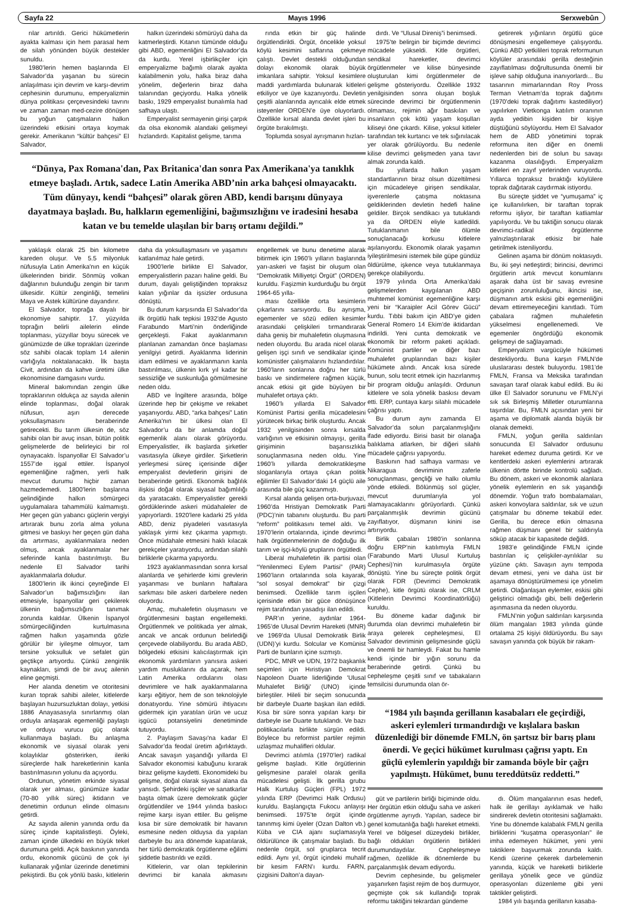Sayfa 22 Mayıs 1996 Serxwebûn
rılar artırıldı. Gerici hükümetlerin ayakta kalması için hem parasal hem de silah yönünden büyük destekler sunuldu.
1980’lerin hemen başlarında El Salvador’da yaşanan bu sürecin anlaşılması için devrim ve karşı-devrim cephesinin durumunu, emperyalizmin dünya politikası çerçevesindeki tavrını ve zaman zaman med-cezire dönüşen bu yoğun çatışmaların halkın üzerindeki etkisini ortaya koymak gerekir. Amerikanın “kültür bahçesi” El Salvador,
halkın üzerindeki sömürüyü daha da katmerleştirdi. Kıtanın tümünde olduğu gibi ABD, egemenliğini El Salvador’da da kurdu. Yerel işbirlikçiler için emperyalizme bağımlı olarak ayakta kalabilmenin yolu, halka biraz daha yönelim, değerlerin biraz daha talanından geçiyordu. Halka yönelik baskı, 1929 emperyalist bunalımla had safhaya ulaştı.
Emperyalist sermayenin girişi çarpık da olsa ekonomik alandaki gelişmeyi hızlandırdı. Kapitalist gelişme, tarıma
rında etkin bir güç halinde örgütlendirildi. Örgüt, öncelikle yoksul köylü kesimini saflarına çekmeye çalıştı. Devlet destekli olduğundan dolayı ekonomik olarak büyük imkanlara sahiptir. Yoksul kesimlere maddi yardımlarda bulunarak kitleleri etkiliyor ve üye kazanıyordu. Devletin çeşitli alanlarında ayrıcalık elde etmek isteyenler ORDEN’e üye oluyorlardı. Özellikle kırsal alanda devlet işleri bu örgüte bırakılmıştı.
Toplumda sosyal ayrışmanın hızlan-
dırdı. Ve “Ulusal Direniş”i benimsedi.
1975’te belirgin bir biçimde devrimci mücadele yükseldi. Kitle örgütleri, sendikal hareketler, devrimci örgütlenmeler ve kilise bünyesinde oluşturulan kimi örgütlenmeler de gelişme gösteriyordu. Özellikle 1932 yenilgisinden sonra oluşan boşluk sürecinde devrimci bir örgütlenmenin olmaması, rejimin ağır baskıları ve insanların çok kötü yaşam koşulları kiliseyi öne çıkardı. Kilise, yoksul kitleler tarafından tek kurtarıcı ve tek sığınılacak yer olarak görülüyordu. Bu nedenle kilise devrimci gelişmeden yana tavır almak zorunda kaldı.
Bu yıllarda halkın yaşam standartlarının biraz olsun düzeltilmesi için mücadeleye girişen sendikalar, işverenlerle çatışma noktasına geldiklerinden devletin hedefi haline geldiler. Birçok sendikacı ya tutuklandı ya da ORDEN eliyle katledildi. Tutuklanmanın bile ölümle sonuçlanacağı korkusu kitlelere aşılanıyordu. Ekonomik olarak yaşamın iyileştirilmesini istemek bile güpe gündüz öldürülme, işkence veya tutuklanmaya gerekçe olabiliyordu.
1979 yılında Orta Amerika’daki gelişmelerden kaygılanan ABD muhtemel komünist egemenliğine karşı yeni bir “Karaipler Acil Görev Gücü” kurdu. Tıbbi bakım için ABD’ye giden General Romero 14 Ekim’de iktidardan indirildi. Yeni cunta demokratik ve ekonomik bir reform paketi açıkladı. Komünist partiler ve diğer bazı muhalefet gruplarından bazı kişiler hükümete alındı. Ancak kısa sürede bunun, solu tecrit etmek için hazırlanmış bir program olduğu anlaşıldı. Ordunun kitlelere ve sola yönelik baskısı devam etti. ERP, cuntaya karşı silahlı mücadele çağrısı yaptı.
Bu durum aynı zamanda El Salvador’da solun parçalanmışlığını ifade ediyordu. Birisi basit bir olanağa balıklama atlarken, bir diğeri silahlı mücadele çağrısı yapıyordu.
Baskının had safhaya varması ve Nikaragua devriminin zaferle sonuçlanması, gençliği ve halkı olumlu yönde etkiledi. Bölünmüş sol güçler, mevcut durumlarıyla yol alamayacaklarını görüyorlardı. Çünkü parçalanmışlık devrimin gücünü zayıflatıyor, düşmanın kinini ise artırıyordu.
Birlik çabaları 1980’in sonlarına doğru ERP’nin katılımıyla FMLN (Farabundo Marti Ulusul Kurtuluş Cephesi)’nin kurulmasıyla örgüte dönüştü. Yine bu süreçte politik örgüt olarak FDR (Devrimci Demokratik Cephe), kitle örgütü olarak ise, CRLM (Kitlelerin Devrimci Koordinatörlüğü) kuruldu.
Bu döneme kadar dağınık bir durumda olan devrimci muhalefetin bir araya gelerek cepheleşmesi, El Salvador devriminin gelişmesinde güçlü ve önemli bir hamleydi. Fakat bu hamle kendi içinde bir yığın sorunu da beraberinde getirdi. Çünkü bu cepheleşme çeşitli sınıf ve tabakaların temsilcisi durumunda olan ör-
getirerek yığınların örgütlü güce dönüşmesini engellemeye çalışıyordu. Çünkü ABD yetkilileri toprak reformunun köylüler arasındaki gerilla desteğinin zayıflatılması doğrultusunda önemli bir işleve sahip olduğuna inanıyorlardı... Bu tasarının mimarlarından Roy Pross Terman Vietnam’da toprak dağıtımı (1970’deki toprak dağıtımı kastediliyor) yapılırken Vietkonga katılım oranının ayda yedibin kişiden bir kişiye düştüğünü söylüyordu. Hem El Salvador hem de ABD yönetimini toprak reformuna iten diğer en önemli nedenlerden biri de solun bu savaşı kazanma olasılığıydı. Emperyalizm kitleleri en zayıf yerlerinden vuruyordu. Yıllarca topraksız bıraktığı köylülere toprak dağıtarak caydırmak istiyordu.
Bu süreçte şiddet ve “yumuşama” iç içe kullanılırken, bir taraftan toprak reformu işliyor, bir taraftan katliamlar yapılıyordu. Ve bu taktiğin sonucu olarak devrimci-radikal örgütlenme yalnızlaştırılarak etkisiz bir hale getirilmek isteniliyordu.
Gelinen aşama bir dönüm noktasıydı. Bu, iki şeyi netleştirdi; birincisi, devrimci örgütlerin artık mevcut konumlarını aşarak daha üst bir savaş evresine geçişinin zorunluluğunu, ikincisi ise, düşmanın artık eskisi gibi egemenliğini devam ettiremeyeceğini kanıtladı. Tüm çabalara rağmen muhalefetin yükselmesi engellenemedi. Ve egemenler öngördüğü ekonomik gelişmeyi de sağlayamadı.
Emperyalizm vargücüyle hükümeti destekliyordu. Buna karşın FMLN’de uluslararası destek buluyordu. 1981’de FMLN, Fransa va Meksika tarafından savaşan taraf olarak kabul edildi. Bu iki ülke El Salvador sorununu ve FMLN’yi sık sık Birleşmiş Milletler oturumlarına taşırdılar. Bu, FMLN açısından yeni bir aşama ve diplomatik alanda büyük bir olanak demekti.
FMLN, yoğun gerilla saldırıları sonucunda El Salvador ordusunu hareket edemez duruma getirdi. Kır ve kentlerdeki askeri eylemlerini artırarak ülkenin dörtte birinde kontrolü sağladı. Bu dönem, askeri ve ekonomik alanlara yönelik eylemlerin en sık yaşandığı dönemdir. Yoğun trafo bombalamaları, askeri konvoylara saldırılar, sık ve uzun çatışmalar bu döneme tekabül eder. Gerilla, bu derece etkin olmasına rağmen düşmanı genel bir saldırıyla söküp atacak bir kapasitede değildi.
1983’e gelindiğinde FMLN içinde bastırılan iç çelişkiler-ayrılıklar su yüzüne çıktı. Savaşın aynı tempoda devam etmesi, yeni ve daha üst bir aşamaya dönüştürülmemesi içe yönelim getirdi. Olağanlaşan eylemler, eskisi gibi geliştirici olmadığı gibi, belli değerlerin aşınmasına da neden oluyordu.
FMLN’nin yoğun saldırıları karşısında ölüm mangaları 1983 yılında günde ortalama 25 kişiyi öldürüyordu. Bu sayı savaşın yanında çok büyük bir rakam-
“Dünya, Pax Romana'dan, Pax Britanica'dan sonra Pax Amerikana'ya tanıklık etmeye başladı. Artık, sadece Latin Amerika ABD’nin arka bahçesi olmayacaktı. Tüm dünyayı, kendi “bahçesi” olarak gören ABD, kendi barışını dünyaya dayatmaya başladı. Bu, halkların egemenliğini, bağımsızlığını ve iradesini hesaba katan ve bu temelde ulaşılan bir barış ortamı değildi.”
yaklaşık olarak 25 bin kilometre kareden oluşur. Ve 5.5 milyonluk nüfusuyla Latin Amerika'nın en küçük ülkelerinden biridir. Sönmüş volkan dağlarının bulunduğu zengin bir tarım ülkesidir. Kültür zenginliği, temelini Maya ve Astek kültürüne dayandırır.
El Salvador, toprağa dayalı bir ekonomiye sahiptir. 17. yüzyılda toprağın belirli ailelerin elinde toplanması, yüzyıllar boyu sürecek ve günümüzde de ülke toprakları üzerinde söz sahibi olacak toplam 14 ailenin varlığıyla noktalanacaktı. İlk başta Civit, ardından da kahve üretimi ülke ekonomisine damgasını vurdu.
Mineral bakımından zengin ülke topraklarının oldukça az sayıda ailenin elinde toplanması, doğal olarak nüfusun, aşırı derecede yoksullaşmasını beraberinde getirecekti. Bu tarım ülkesin de, söz sahibi olan bir avuç insan, bütün politik gelişmelerde de belirleyici bir rol oynayacaktı. İspanyollar El Salvador’u 1557’de işgal ettiler. İspanyol egemenliğine rağmen, yerli halk mevcut durumu hiçbir zaman hazmedemedi. 1800’lerin başlarına gelindiğinde halkın sömürgeci uygulamalara tahammülü kalmamıştı. Her geçen gün yabancı güçlerin vergiyi artırarak bunu zorla alma yoluna gitmesi ve baskıyı her geçen gün daha da artırması, ayaklanmalara neden olmuş, ancak ayaklanmalar her seferinde kanla bastırılmıştı. Bu nedenle El Salvador tarihi ayaklanmalarla doludur.
1800’lerin ilk ikinci çeyreğinde El Salvador’un bağımsızlığını ilan etmesiyle, İspanyollar geri çekilerek ülkenin bağımsızlığını tanımak zorunda kaldılar. Ülkenin İspanyol sömürgeciliğinden kurtulmasına rağmen halkın yaşamında gözle görülür bir iyileşme olmuyor, tam tersine yoksulluk ve sefalet gün geçtikçe artıyordu. Çünkü zenginlik kaynakları, şimdi de bir avuç ailenin eline geçmişti.
Her alanda denetim ve otoritesini kuran toprak sahibi aileler, kitlelerde başlayan huzursuzluktan dolayı, yetkisi 1886 Anayasasıyla sınırlanmış olan orduyla anlaşarak egemenliği paylaştı ve orduyu vurucu güç olarak kullanmaya başladı. Bu anlaşma ekonomik ve siyasal olarak yeni kolaylıklar gösterirken, ileriki süreçlerde halk hareketlerinin kanla bastırılmasının yolunu da açıyordu.
Ordunun, yönetim erkinde siyasal olarak yer alması, günümüze kadar (70-80 yıllık süreç) iktidarın ve denetimin ordunun elinde olmasını getirdi.
Az sayıda ailenin yanında ordu da süreç içinde kapitalistleşti. Öyleki, zaman içinde ülkedeki en büyük tekel durumuna geldi. Açık baskının yanında ordu, ekonomik gücünü de çok iyi kullanarak yığınlar üzerinde denetimini pekiştirdi. Bu çok yönlü baskı, kitlelerin daha da yoksullaşmasını ve yaşamını katlanılmaz hale getirdi.
1900’lerle birlikte El Salvador, emperyalistlerin pazarı haline geldi. Bu durum, dayalı geliştiğinden topraksız kalan yığınlar da işsizler ordusuna dönüştü.
Bu durum karşısında El Salvador’da ilk örgütlü halk tepkisi 1932’de Agusto Farabundo Marti’nin önderliğinde gerçekleşti. Fakat ayaklanmanın planlanan zamandan önce başlaması yenilgiyi getirdi. Ayaklanma liderinin idam edilmesi ve ayaklanmanın kanla bastırılması, ülkenin kırk yıl kadar bir sessizliğe ve suskunluğa gömülmesine neden oldu.
ABD ve İngiltere arasında, bölge üzerinde hep bir çekişme ve rekabet yaşanıyordu. ABD, “arka bahçesi” Latin Amerika'nın bir ülkesi olan El Salvador’u da bir anlamda doğal egemenlik alanı olarak görüyordu. Emperyalistler, ilk başlarda şirketler vasıtasıyla ülkeye girdiler. Şirketlerin yerleşmesi süreç içerisinde diğer emperyalist devletlerin girişini de beraberinde getirdi. Ekonomik bağlılık ilişkisi doğal olarak siyasal bağımlılığı da yaratacaktı. Emperyalistler gerekli gördüklerinde askeri müdahaleler de yapıyorlardı. 1920’lere kadarki 25 yılda ABD, deniz piyadeleri vasıtasıyla yaklaşık yirmi kez çıkarma yapmıştı. Önce müdahale etmesini haklı kılacak gerekçeler yaratıyordu, ardından silahlı birliklerle çıkarma yapıyordu.
1923 ayaklanmasından sonra kırsal alanlarda ve şehirlerde kimi grevlerin yaşanması ve bunların haftalara sarkması bile askeri darbelere neden oluyordu.
Amaç, muhalefetin oluşmasını ve örgütlenmesini baştan engellemekti. Örgütlenmek ve politikada yer almak, ancak ve ancak ordunun belirlediği çerçevede olabiliyordu. Bu arada ABD, bölgedeki etkisini kalıcılaştırmak için ekonomik yardımların yanısıra askeri yardım musluklarını da açarak, hem Latin Amerika ordularını olası devrimlere ve halk ayaklanmalarına karşı eğitiyor, hem de son teknolojiyle donatıyordu. Yine sömürü ihtiyacını gidermek için yaratılan ürün ve ucuz işgücü potansiyelini denetiminde tutuyordu.
2. Paylaşım Savaşı'na kadar El Salvador’da feodal üretim ağırlıktaydı. Ancak savaşın yaşandığı yıllarda El Salvador ekonomisi kabuğunu kırarak biraz gelişme kaydetti. Ekonomideki bu gelişme, doğal olarak siyasal alana da yansıdı. Şehirdeki işçiler ve sanatkarlar başta olmak üzere demokratik güçler örgütlendiler ve 1944 yılında baskıcı rejime karşı isyan ettiler. Bu gelişme kısa bir süre demokratik bir havanın esmesine neden olduysa da yapılan darbeyle bu ara dönemde kapatılarak, her türlü demokratik örgütlenme eğilimi şiddetle bastırıldı ve ezildi.
Kitlelerin, var olan tepkilerinin devrimci bir kanala akmasını engellemek ve bunu denetime alarak bitirmek için 1960’lı yılların başlarında yarı-askeri ve faşist bir oluşum olan “Demokratik Milliyetçi Örgüt” (ORDEN) kuruldu. Faşizmin kurdurduğu bu örgüt 1964-65 yılla-
ması özellikle orta kesimlerin çıkarlarını sarsıyordu. Bu ayrışma, egemenler ve sözü edilen kesimler arasındaki çelişkileri tırmandırarak daha geniş bir muhalefetin oluşmasına neden oluyordu. Bu arada nicel olarak gelişen işçi sınıfı ve sendikalar içinde komünistler çalışmalarını hızlandırdılar. 1960’ların sonlarına doğru her türlü baskı ve sindirmelere rağmen küçük, ancak etkisi git gide büyüyen bir muhalefet ortaya çıktı.
1960’lı yıllarda El Salvador Komünist Partisi gerilla mücadelesini yürütecek birkaç birlik oluşturdu. Ancak 1932 yenilgisinden sonra kırsalda varlığının ve etkisinin olmayışı, gerilla girişiminin başarısızlıkla sonuçlanmasına neden oldu. Yine 1960’lı yıllarda demokratikleşme sloganlarıyla ortaya çıkan politik eğilimler El Salvador’daki 14 güçlü aile arasında bile güç kazanmıştı.
Kırsal alanda gelişen orta-burjuvazi, 1960’da Hristiyan Demokratik Parti (PDC)’nin tabanını oluşturdu. Bu parti “reform” politikasını temel aldı. Ve 1970’lerin ortalarında, içinde devrimci halk örgütlenmelerinin de doğduğu ilk tarım ve işçi-köylü gruplarını örgütledi.
Liberal muhalefetin ilk partisi olan “Yenilenmeci Eylem Partisi” (PAR) 1960’ların ortalarında sola kayarak, “sol sosyal demokrat” bir çizgi benimsedi. Özellikle tarım işçileri içerisinde etkin bir güce dönüşünce rejim tarafından yasadışı ilan edildi.
PAR’ın yerine, aydınlar 1964-1965’de Ulusal Devrim Hareketi (MNR) ve 1969’da Ulusal Demokratik Birlik (UDN)’yi kurdu. Solcular ve Komünist Parti de bunların içine sızmıştı.
PDC, MNR ve UDN, 1972 başkanlık seçimleri için Hıristiyan Demokrat Napoleon Duarte liderliğinde 'Ulusal Muhalefet Birliği' (UNO) içinde birleştiler. Hileli bir seçim sonucunda bir darbeyle Duarte başkan ilan edildi. Kısa bir süre sonra yapılan karşı bir darbeyle ise Duarte tutuklandı. Ve bazı politikacılarla birlikte sürgün edildi. Böylece bu reformist partiler rejimin uzlaşmaz muhalifleri oldular.
Devrimci atılımla (1970’ler) radikal gelişme başladı. Kitle örgütlerinin gelişmesine paralel olarak gerilla mücadelesi gelişti. İlk gerilla grubu Halk Kurtuluş Güçleri (FPL) 1972 yılında ERP (Devrimci Halk Ordusu) kuruldu. Başlangıçta Fukocu anlayışı benimsedi. 1975’te örgüt içinde tanınmış kimi üyeler (Ozan Dalton vb.) Küba ve CIA ajanı suçlamasıyla öldürülünce ilk çatışmalar başladı. Bu nedenle örgüt, sol gruplarca tecrit edildi. Aynı yıl, örgüt içindeki muhalif bir kesim FARN’ı kurdu. FARN, çizgisini Dalton’a dayan-
“1984 yılı başında gerillanın kasabaları ele geçirdiği, askeri eylemleri tırmandırdığı ve kışlalara baskın düzenlediği bir dönemde FMLN, ön şartsız bir barış planı önerdi. Ve geçici hükümet kurulması çağrısı yaptı. En güçlü eylemlerin yapıldığı bir zamanda böyle bir çağrı yapılmıştı. Hükümet, bunu tereddütsüz reddetti.”
güt ve partilerin birliği biçiminde oldu. Her örgütün etkin olduğu saha ve askeri örgütlenme ayrıydı. Yapılan, sadece bir genel komutanlığa bağlı hareket etmekti. Yerel ve bölgesel düzeydeki birlikler, bağlı oldukları örgütlerin birlikleri durumundaydılar. Cepheleşmeye rağmen, özellikle ilk dönemlerde bu parçalanmışlık devam ediyordu.
Devrim cephesinde, bu gelişmeler yaşanırken faşist rejim de boş durmuyor, geçmişte çok sık kullandığı toprak reformu taktiğini tekrardan gündeme
dı. Ölüm mangalarının esas hedefi, halk ile gerillayı ayıklamak ve halkı sindirerek devletin otoritesini sağlamaktı. Yine bu dönemde kalabalık FMLN gerilla birliklerini “kuşatma operasyonları” ile imha edemeyen hükümet, yeni yeni taktiklere başvurmak zorunda kaldı. Kendi üzerine çekerek darbelemenin yanında, küçük ve hareketli birliklerle gerillaya yönelik gece ve gündüz operasyonları düzenleme gibi yeni taktikler geliştirdi.
1984 yılı başında gerillanın kasaba-